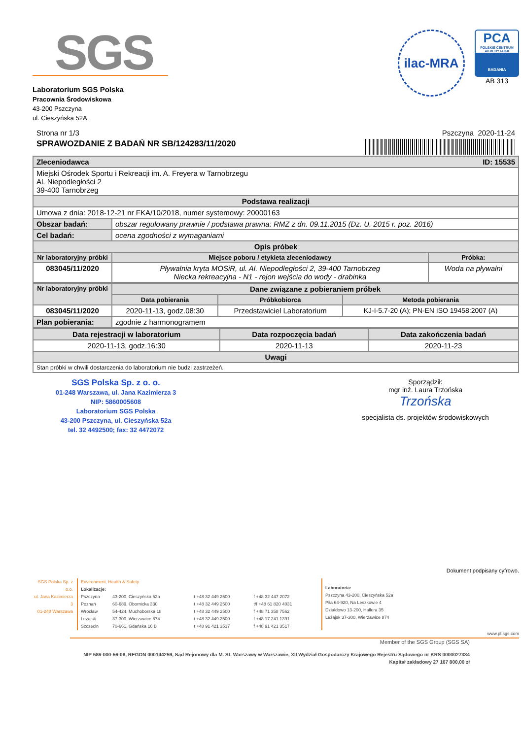SGS
Laboratorium SGS Polska
Pracownia Środowiskowa
43-200 Pszczyna
ul. Cieszyńska 52A
ilac-MRA
PCA
POLSKIE CENTRUM AKREDYTACJI
BADANIA
AB 313
Strona nr 1/3 Pszczyna 2020-11-24
SPRAWOZDANIE Z BADAŃ NR SB/124283/11/2020
| Zleceniodawca ID: 15535 | | |
| Miejski Ośrodek Sportu i Rekreacji im. A. Freyera w Tarnobrzegu Al. Niepodległości 2 39-400 Tarnobrzeg | | |
| Podstawa realizacji | | |
| Umowa z dnia: 2018-12-21 nr FKA/10/2018, numer systemowy: 20000163 | | |
| Obszar badań: | obszar regulowany prawnie / podstawa prawna: RMZ z dn. 09.11.2015 (Dz. U. 2015 r. poz. 2016) | |
| Cel badań: | ocena zgodności z wymaganiami | |
| Opis próbek | | |
| Nr laboratoryjny próbki | Miejsce poboru / etykieta zleceniodawcy | Próbka: |
| 083045/11/2020 | Pływalnia kryta MOSiR, ul. Al. Niepodległości 2, 39-400 Tarnobrzeg Niecka rekreacyjna - N1 - rejon wejścia do wody - drabinka | Woda na pływalni |
| Nr laboratoryjny próbki | Dane związane z pobieraniem próbek | | |
| --- | --- | --- | --- |
| | Data pobierania | Próbkobiorca | Metoda pobierania |
| 083045/11/2020 | 2020-11-13, godz.08:30 | Przedstawiciel Laboratorium | KJ-I-5.7-20 (A); PN-EN ISO 19458:2007 (A) |
| Plan pobierania: | zgodnie z harmonogramem | | |
| Data rejestracji w laboratorium | Data rozpoczęcia badań | Data zakończenia badań |
| --- | --- | --- |
| 2020-11-13, godz.16:30 | 2020-11-13 | 2020-11-23 |
| Uwagi | | |
| Stan próbki w chwili dostarczenia do laboratorium nie budzi zastrzeżeń. | | |
SGS Polska Sp. z o. o.
01-248 Warszawa, ul. Jana Kazimierza 3
NIP: 5860005608
Laboratorium SGS Polska
43-200 Pszczyna, ul. Cieszyńska 52a
tel. 32 4492500; fax: 32 4472072
Sporządził:
mgr inż. Laura Trzońska
Trzońska
specjalista ds. projektów środowiskowych
Dokument podpisany cyfrowo.
SGS Polska Sp. z o.o.
ul. Jana Kazimierza 3
01-248 Warszawa
Environment, Health & Safety
Lokalizacje:
| Pszczyna | 43-200, Cieszyńska 52a | t +48 32 449 2500 | f +48 32 447 2072 |
| Poznań | 60-689, Obornicka 330 | t +48 32 449 2500 | t/f +48 61 820 4031 |
| Wrocław | 54-424, Muchoborska 18 | t +48 32 449 2500 | f +48 71 358 7562 |
| Leżajsk | 37-300, Wierzawice 874 | t +48 32 449 2500 | f +48 17 241 1391 |
| Szczecin | 70-661, Gdańska 16 B | t +48 91 421 3517 | f +48 91 421 3517 |
Laboratoria:
Pszczyna 43-200, Cieszyńska 52a
Piła 64-920, Na Leszkowie 4
Działdowo 13-200, Hallera 35
Leżajsk 37-300, Wierzawice 874
www.pl.sgs.com
Member of the SGS Group (SGS SA)
NIP 586-000-56-08, REGON 000144259, Sąd Rejonowy dla M. St. Warszawy w Warszawie, XII Wydział Gospodarczy Krajowego Rejestru Sądowego nr KRS 0000027334
Kapitał zakładowy 27 167 800,00 zł